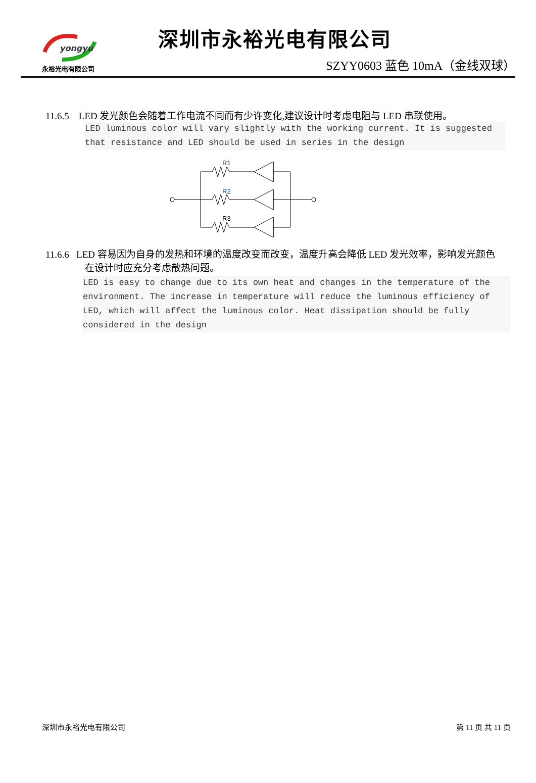yongyu
永裕光电有限公司
深圳市永裕光电有限公司
SZYY0603 蓝色 10mA（金线双球）
11.6.5 LED 发光颜色会随着工作电流不同而有少许变化,建议设计时考虑电阻与 LED 串联使用。
LED luminous color will vary slightly with the working current. It is suggested that resistance and LED should be used in series in the design
R1
R2
R3
11.6.6 LED 容易因为自身的发热和环境的温度改变而改变，温度升高会降低 LED 发光效率，影响发光颜色
在设计时应充分考虑散热问题。
LED is easy to change due to its own heat and changes in the temperature of the environment. The increase in temperature will reduce the luminous efficiency of LED, which will affect the luminous color. Heat dissipation should be fully considered in the design
深圳市永裕光电有限公司 第 11 页 共 11 页